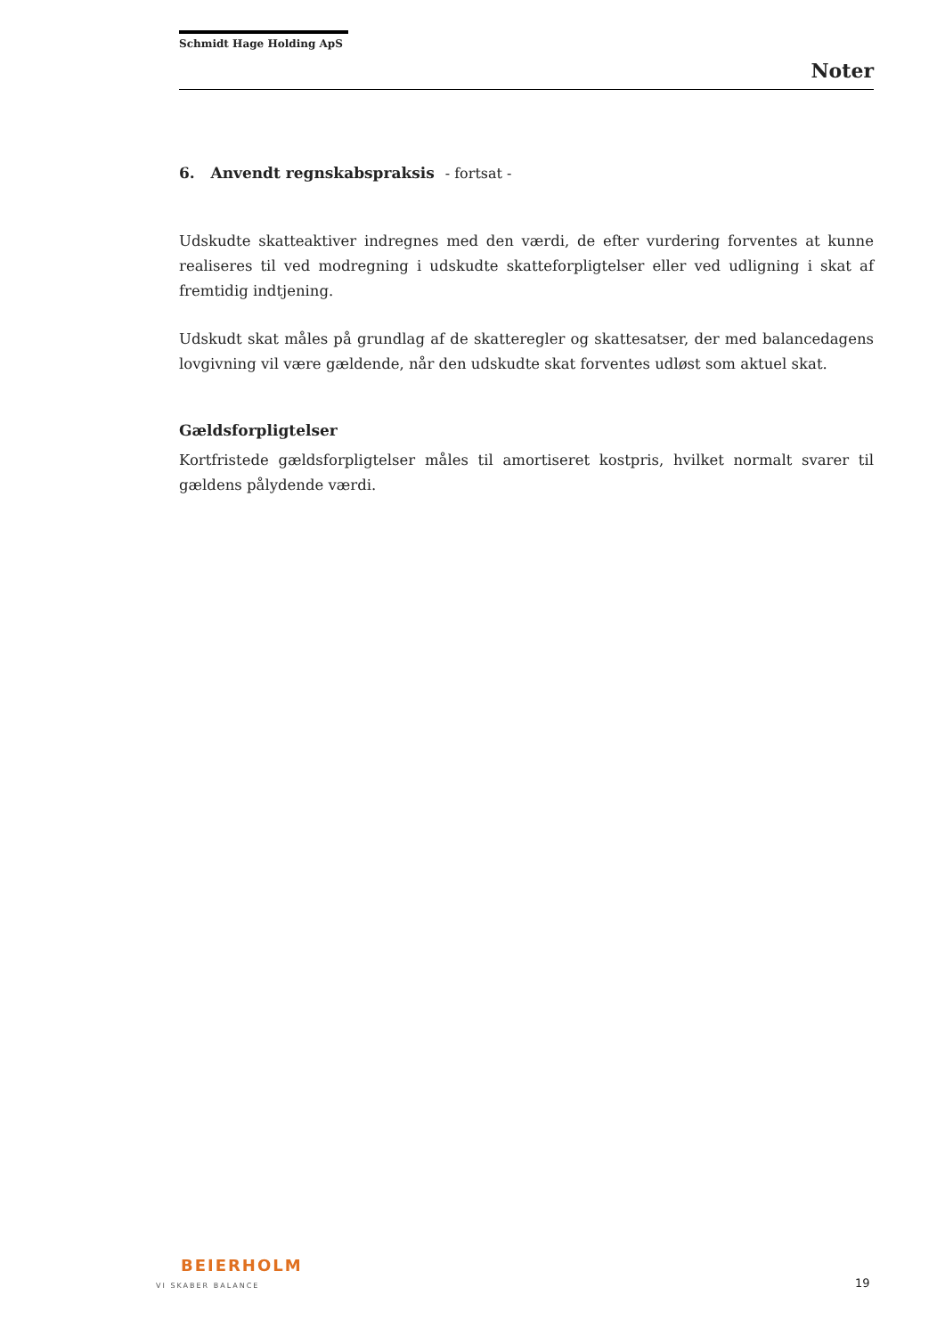Schmidt Hage Holding ApS
Noter
6. Anvendt regnskabspraksis - fortsat -
Udskudte skatteaktiver indregnes med den værdi, de efter vurdering forventes at kunne realiseres til ved modregning i udskudte skatteforpligtelser eller ved udligning i skat af fremtidig indtjening.
Udskudt skat måles på grundlag af de skatteregler og skattesatser, der med balancedagens lovgivning vil være gældende, når den udskudte skat forventes udløst som aktuel skat.
Gældsforpligtelser
Kortfristede gældsforpligtelser måles til amortiseret kostpris, hvilket normalt svarer til gældens pålydende værdi.
BEIERHOLM
VI SKABER BALANCE
19